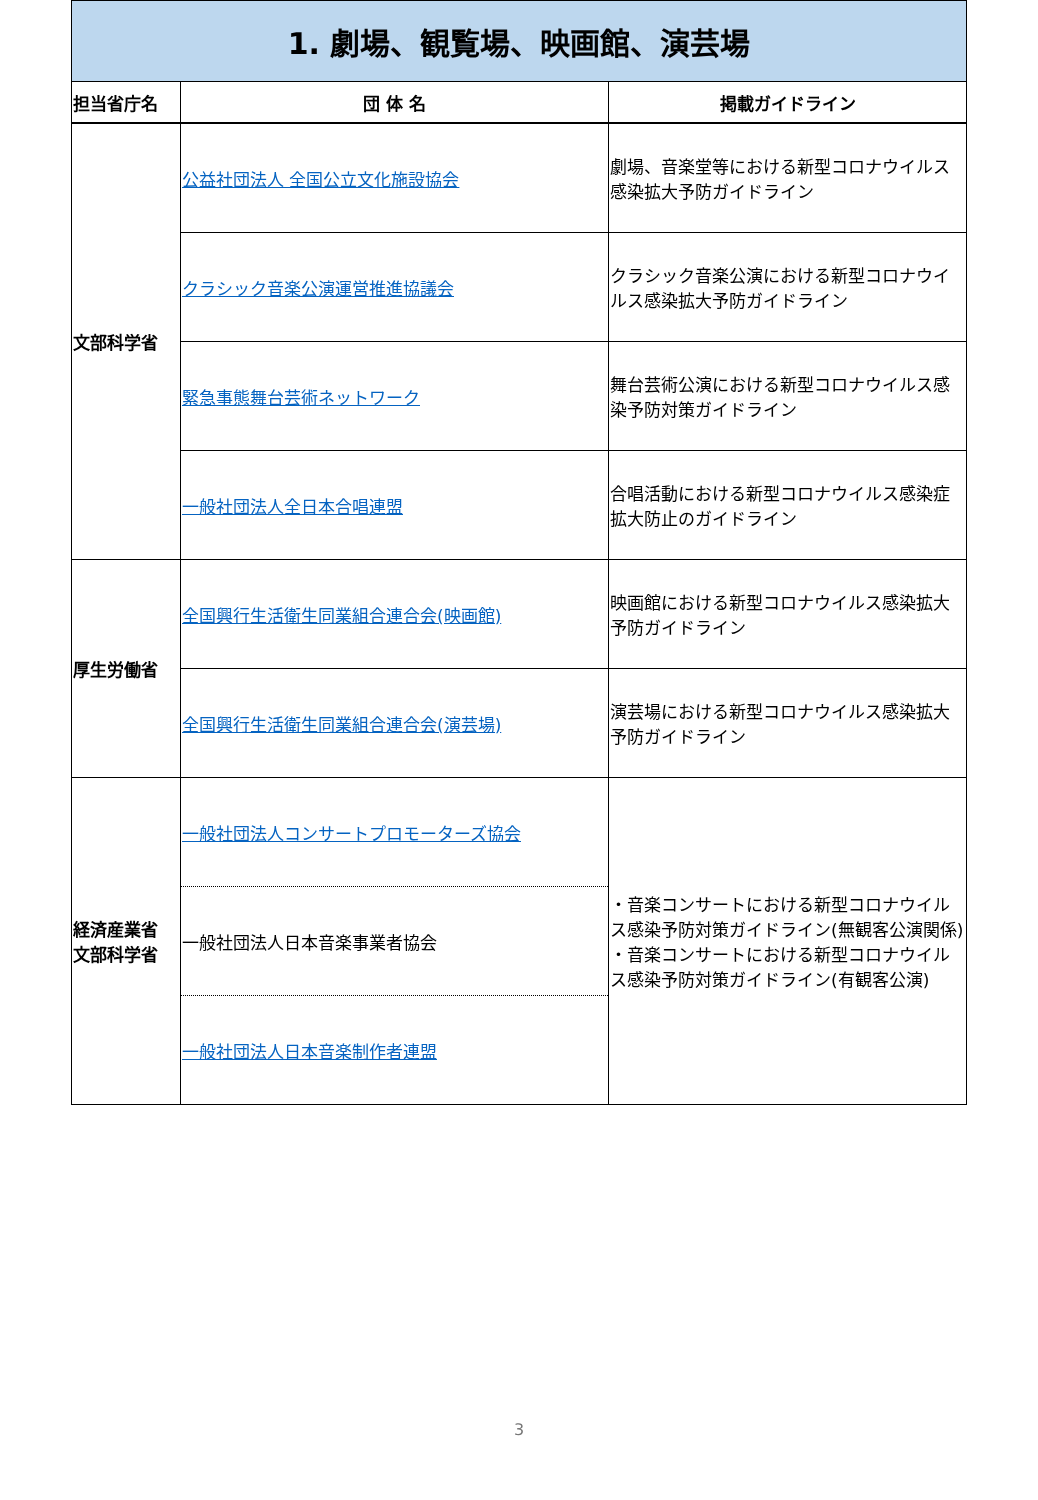| 1. 劇場、観覧場、映画館、演芸場 | | |
| 担当省庁名 | 団 体 名 | 掲載ガイドライン |
| 文部科学省 | 公益社団法人 全国公立文化施設協会 | 劇場、音楽堂等における新型コロナウイルス感染拡大予防ガイドライン |
| | クラシック音楽公演運営推進協議会 | クラシック音楽公演における新型コロナウイルス感染拡大予防ガイドライン |
| | 緊急事態舞台芸術ネットワーク | 舞台芸術公演における新型コロナウイルス感染予防対策ガイドライン |
| | 一般社団法人全日本合唱連盟 | 合唱活動における新型コロナウイルス感染症拡大防止のガイドライン |
| 厚生労働省 | 全国興行生活衛生同業組合連合会(映画館) | 映画館における新型コロナウイルス感染拡大予防ガイドライン |
| | 全国興行生活衛生同業組合連合会(演芸場) | 演芸場における新型コロナウイルス感染拡大予防ガイドライン |
| 経済産業省 文部科学省 | 一般社団法人コンサートプロモーターズ協会 | ・音楽コンサートにおける新型コロナウイルス感染予防対策ガイドライン(無観客公演関係) ・音楽コンサートにおける新型コロナウイルス感染予防対策ガイドライン(有観客公演) |
| | 一般社団法人日本音楽事業者協会 | |
| | 一般社団法人日本音楽制作者連盟 | |
3